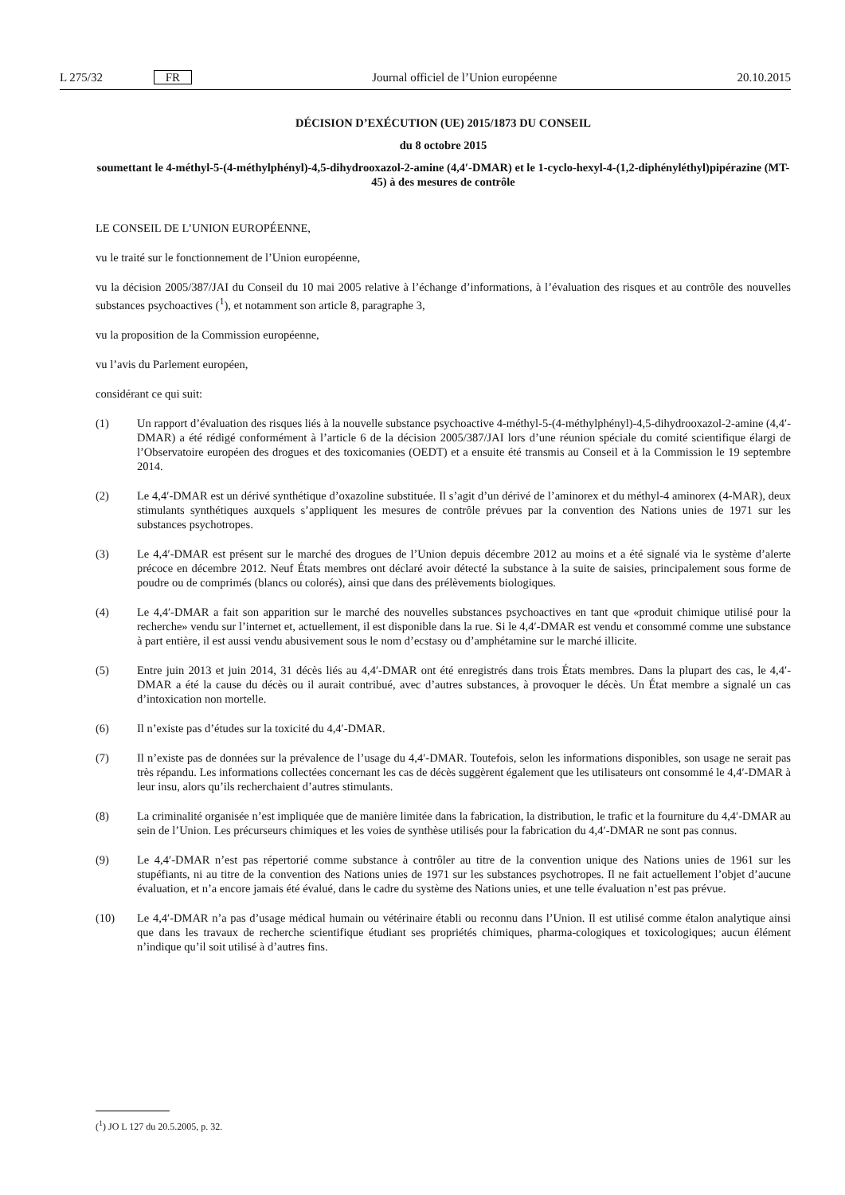L 275/32 FR Journal officiel de l’Union européenne 20.10.2015
DÉCISION D’EXÉCUTION (UE) 2015/1873 DU CONSEIL
du 8 octobre 2015
soumettant le 4-méthyl-5-(4-méthylphényl)-4,5-dihydrooxazol-2-amine (4,4′-DMAR) et le 1-cyclo-hexyl-4-(1,2-diphényléthyl)pipérazine (MT-45) à des mesures de contrôle
LE CONSEIL DE L’UNION EUROPÉENNE,
vu le traité sur le fonctionnement de l’Union européenne,
vu la décision 2005/387/JAI du Conseil du 10 mai 2005 relative à l’échange d’informations, à l’évaluation des risques et au contrôle des nouvelles substances psychoactives (<sup>1</sup>), et notamment son article 8, paragraphe 3,
vu la proposition de la Commission européenne,
vu l’avis du Parlement européen,
considérant ce qui suit:
(1) Un rapport d’évaluation des risques liés à la nouvelle substance psychoactive 4-méthyl-5-(4-méthylphényl)-4,5-dihydrooxazol-2-amine (4,4′-DMAR) a été rédigé conformément à l’article 6 de la décision 2005/387/JAI lors d’une réunion spéciale du comité scientifique élargi de l’Observatoire européen des drogues et des toxicomanies (OEDT) et a ensuite été transmis au Conseil et à la Commission le 19 septembre 2014.
(2) Le 4,4′-DMAR est un dérivé synthétique d’oxazoline substituée. Il s’agit d’un dérivé de l’aminorex et du méthyl-4 aminorex (4-MAR), deux stimulants synthétiques auxquels s’appliquent les mesures de contrôle prévues par la convention des Nations unies de 1971 sur les substances psychotropes.
(3) Le 4,4′-DMAR est présent sur le marché des drogues de l’Union depuis décembre 2012 au moins et a été signalé via le système d’alerte précoce en décembre 2012. Neuf États membres ont déclaré avoir détecté la substance à la suite de saisies, principalement sous forme de poudre ou de comprimés (blancs ou colorés), ainsi que dans des prélèvements biologiques.
(4) Le 4,4′-DMAR a fait son apparition sur le marché des nouvelles substances psychoactives en tant que «produit chimique utilisé pour la recherche» vendu sur l’internet et, actuellement, il est disponible dans la rue. Si le 4,4′-DMAR est vendu et consommé comme une substance à part entière, il est aussi vendu abusivement sous le nom d’ecstasy ou d’amphétamine sur le marché illicite.
(5) Entre juin 2013 et juin 2014, 31 décès liés au 4,4′-DMAR ont été enregistrés dans trois États membres. Dans la plupart des cas, le 4,4′-DMAR a été la cause du décès ou il aurait contribué, avec d’autres substances, à provoquer le décès. Un État membre a signalé un cas d’intoxication non mortelle.
(6) Il n’existe pas d’études sur la toxicité du 4,4′-DMAR.
(7) Il n’existe pas de données sur la prévalence de l’usage du 4,4′-DMAR. Toutefois, selon les informations disponibles, son usage ne serait pas très répandu. Les informations collectées concernant les cas de décès suggèrent également que les utilisateurs ont consommé le 4,4′-DMAR à leur insu, alors qu’ils recherchaient d’autres stimulants.
(8) La criminalité organisée n’est impliquée que de manière limitée dans la fabrication, la distribution, le trafic et la fourniture du 4,4′-DMAR au sein de l’Union. Les précurseurs chimiques et les voies de synthèse utilisés pour la fabrication du 4,4′-DMAR ne sont pas connus.
(9) Le 4,4′-DMAR n’est pas répertorié comme substance à contrôler au titre de la convention unique des Nations unies de 1961 sur les stupéfiants, ni au titre de la convention des Nations unies de 1971 sur les substances psychotropes. Il ne fait actuellement l’objet d’aucune évaluation, et n’a encore jamais été évalué, dans le cadre du système des Nations unies, et une telle évaluation n’est pas prévue.
(10) Le 4,4′-DMAR n’a pas d’usage médical humain ou vétérinaire établi ou reconnu dans l’Union. Il est utilisé comme étalon analytique ainsi que dans les travaux de recherche scientifique étudiant ses propriétés chimiques, pharma-cologiques et toxicologiques; aucun élément n’indique qu’il soit utilisé à d’autres fins.
(<sup>1</sup>) JO L 127 du 20.5.2005, p. 32.